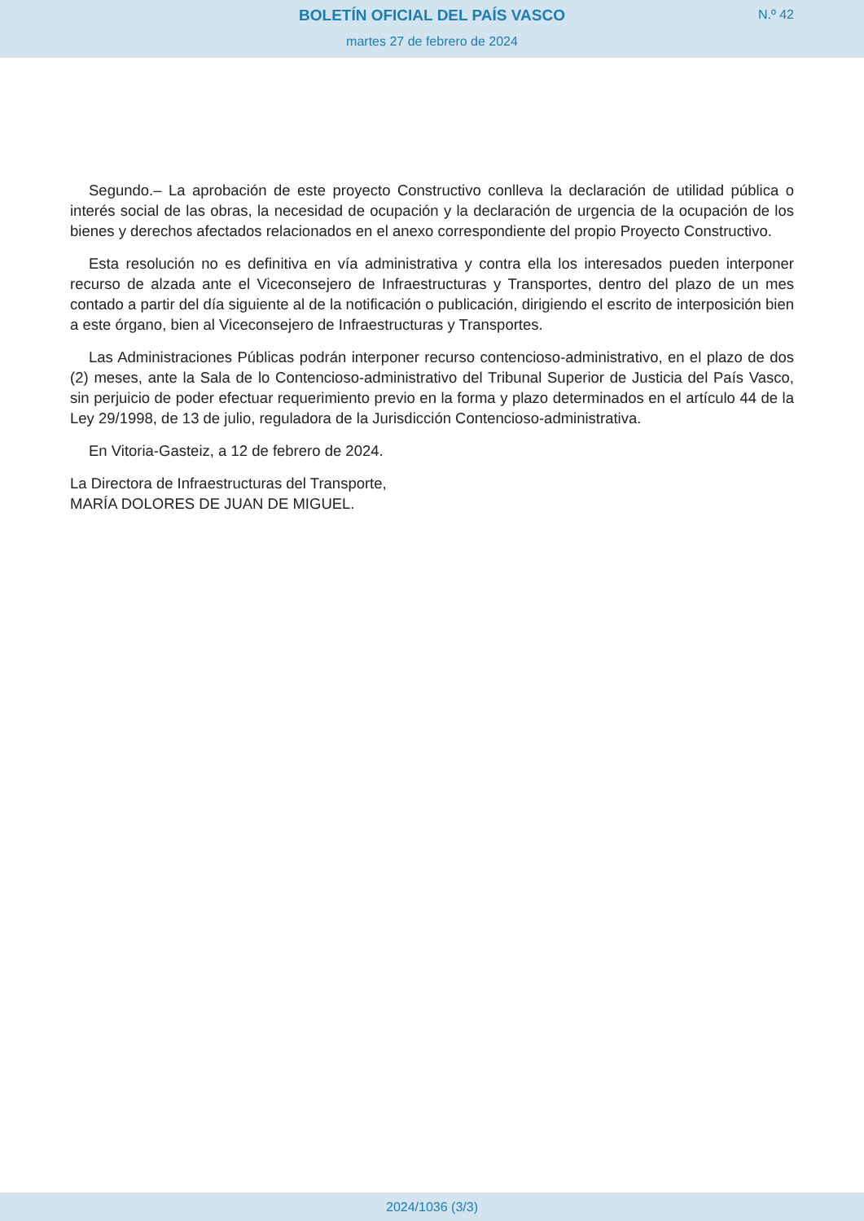BOLETÍN OFICIAL DEL PAÍS VASCO
N.º 42
martes 27 de febrero de 2024
Segundo.– La aprobación de este proyecto Constructivo conlleva la declaración de utilidad pública o interés social de las obras, la necesidad de ocupación y la declaración de urgencia de la ocupación de los bienes y derechos afectados relacionados en el anexo correspondiente del propio Proyecto Constructivo.
Esta resolución no es definitiva en vía administrativa y contra ella los interesados pueden interponer recurso de alzada ante el Viceconsejero de Infraestructuras y Transportes, dentro del plazo de un mes contado a partir del día siguiente al de la notificación o publicación, dirigiendo el escrito de interposición bien a este órgano, bien al Viceconsejero de Infraestructuras y Transportes.
Las Administraciones Públicas podrán interponer recurso contencioso-administrativo, en el plazo de dos (2) meses, ante la Sala de lo Contencioso-administrativo del Tribunal Superior de Justicia del País Vasco, sin perjuicio de poder efectuar requerimiento previo en la forma y plazo determinados en el artículo 44 de la Ley 29/1998, de 13 de julio, reguladora de la Jurisdicción Contencioso-administrativa.
En Vitoria-Gasteiz, a 12 de febrero de 2024.
La Directora de Infraestructuras del Transporte,
MARÍA DOLORES DE JUAN DE MIGUEL.
2024/1036 (3/3)